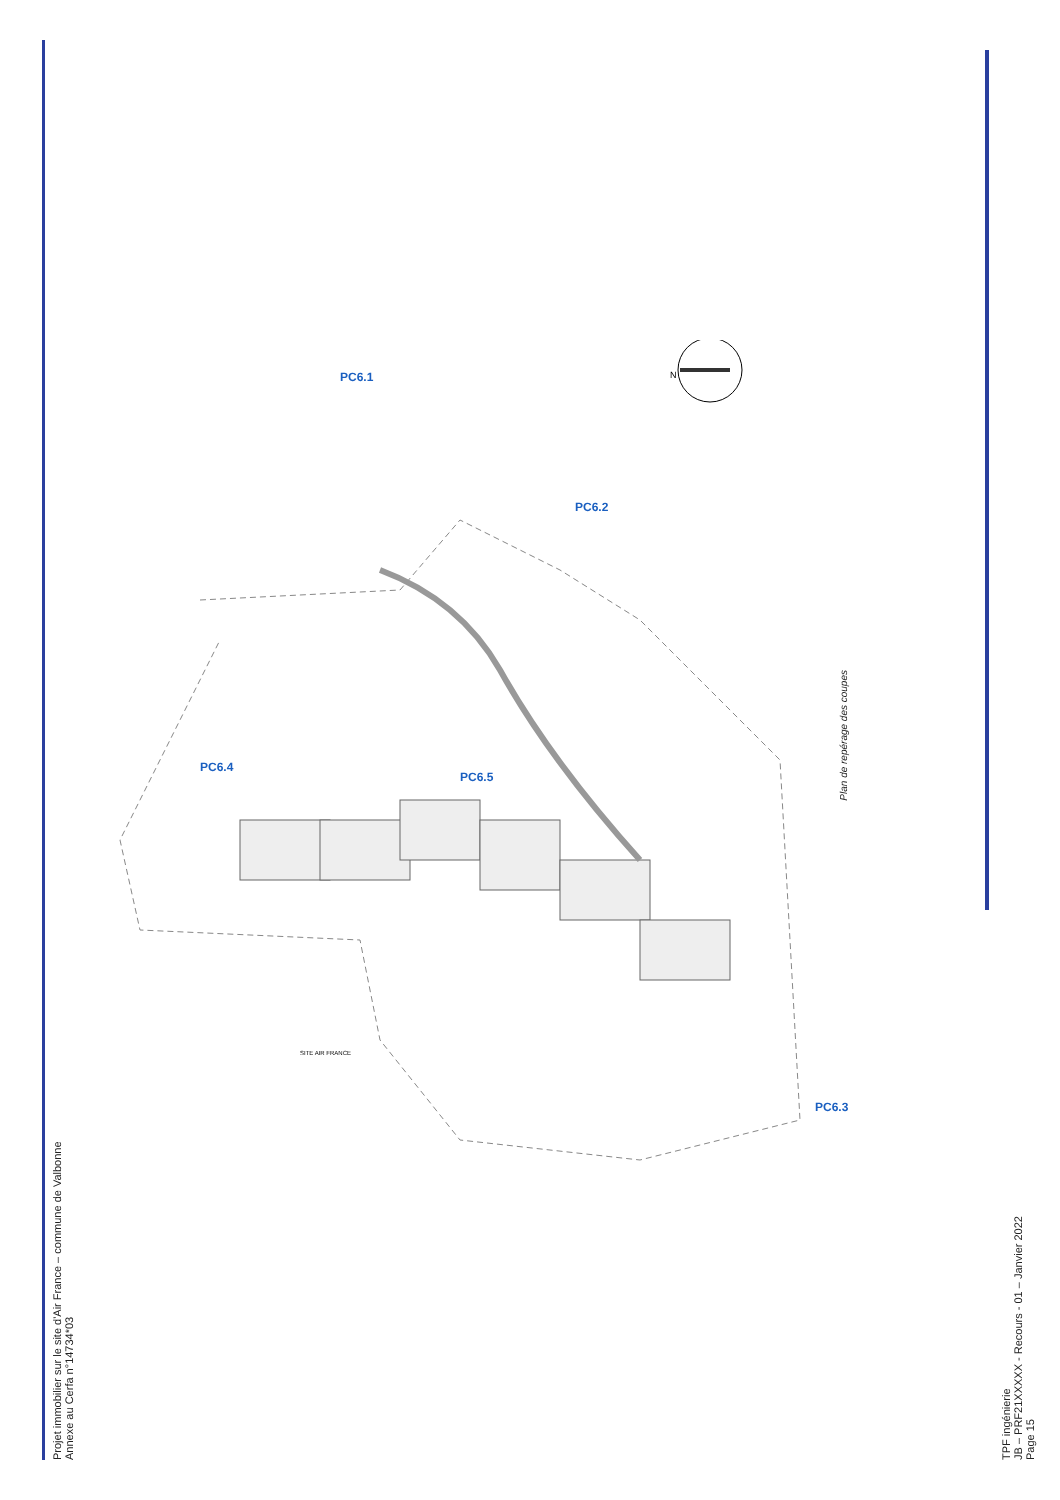Projet immobilier sur le site d'Air France – commune de Valbonne Annexe au Cerfa n°14734*03
TPF ingénierie JB – PRF21XXXXX - Recours - 01 – Janvier 2022 Page 15
PC6.1
PC6.2
PC6.3
PC6.4
PC6.5
SITE AIR FRANCE
N
Plan de repérage des coupes